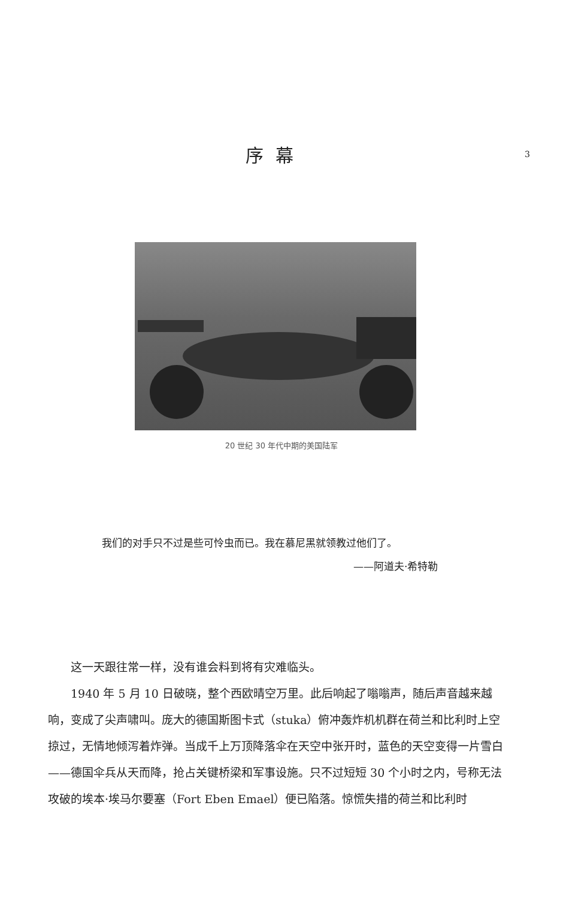序幕
3
20 世纪 30 年代中期的美国陆军
我们的对手只不过是些可怜虫而已。我在慕尼黑就领教过他们了。
——阿道夫·希特勒
这一天跟往常一样，没有谁会料到将有灾难临头。
1940 年 5 月 10 日破晓，整个西欧晴空万里。此后响起了嗡嗡声，随后声音越来越响，变成了尖声啸叫。庞大的德国斯图卡式（stuka）俯冲轰炸机机群在荷兰和比利时上空掠过，无情地倾泻着炸弹。当成千上万顶降落伞在天空中张开时，蓝色的天空变得一片雪白——德国伞兵从天而降，抢占关键桥梁和军事设施。只不过短短 30 个小时之内，号称无法攻破的埃本·埃马尔要塞（Fort Eben Emael）便已陷落。惊慌失措的荷兰和比利时